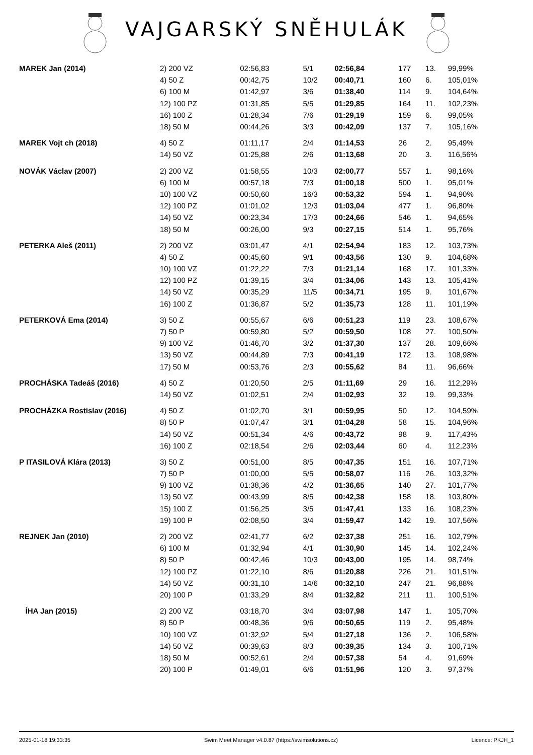VAJGARSKÝ SNĚHULÁK
| MAREK Jan (2014) | 2) 200 VZ | 02:56,83 | 5/1 | 02:56,84 | 177 | 13. | 99,99% |
| | 4) 50 Z | 00:42,75 | 10/2 | 00:40,71 | 160 | 6. | 105,01% |
| | 6) 100 M | 01:42,97 | 3/6 | 01:38,40 | 114 | 9. | 104,64% |
| | 12) 100 PZ | 01:31,85 | 5/5 | 01:29,85 | 164 | 11. | 102,23% |
| | 16) 100 Z | 01:28,34 | 7/6 | 01:29,19 | 159 | 6. | 99,05% |
| | 18) 50 M | 00:44,26 | 3/3 | 00:42,09 | 137 | 7. | 105,16% |
| MAREK Vojt ch (2018) | 4) 50 Z | 01:11,17 | 2/4 | 01:14,53 | 26 | 2. | 95,49% |
| | 14) 50 VZ | 01:25,88 | 2/6 | 01:13,68 | 20 | 3. | 116,56% |
| NOVÁK Václav (2007) | 2) 200 VZ | 01:58,55 | 10/3 | 02:00,77 | 557 | 1. | 98,16% |
| | 6) 100 M | 00:57,18 | 7/3 | 01:00,18 | 500 | 1. | 95,01% |
| | 10) 100 VZ | 00:50,60 | 16/3 | 00:53,32 | 594 | 1. | 94,90% |
| | 12) 100 PZ | 01:01,02 | 12/3 | 01:03,04 | 477 | 1. | 96,80% |
| | 14) 50 VZ | 00:23,34 | 17/3 | 00:24,66 | 546 | 1. | 94,65% |
| | 18) 50 M | 00:26,00 | 9/3 | 00:27,15 | 514 | 1. | 95,76% |
| PETERKA Aleš (2011) | 2) 200 VZ | 03:01,47 | 4/1 | 02:54,94 | 183 | 12. | 103,73% |
| | 4) 50 Z | 00:45,60 | 9/1 | 00:43,56 | 130 | 9. | 104,68% |
| | 10) 100 VZ | 01:22,22 | 7/3 | 01:21,14 | 168 | 17. | 101,33% |
| | 12) 100 PZ | 01:39,15 | 3/4 | 01:34,06 | 143 | 13. | 105,41% |
| | 14) 50 VZ | 00:35,29 | 11/5 | 00:34,71 | 195 | 9. | 101,67% |
| | 16) 100 Z | 01:36,87 | 5/2 | 01:35,73 | 128 | 11. | 101,19% |
| PETERKOVÁ Ema (2014) | 3) 50 Z | 00:55,67 | 6/6 | 00:51,23 | 119 | 23. | 108,67% |
| | 7) 50 P | 00:59,80 | 5/2 | 00:59,50 | 108 | 27. | 100,50% |
| | 9) 100 VZ | 01:46,70 | 3/2 | 01:37,30 | 137 | 28. | 109,66% |
| | 13) 50 VZ | 00:44,89 | 7/3 | 00:41,19 | 172 | 13. | 108,98% |
| | 17) 50 M | 00:53,76 | 2/3 | 00:55,62 | 84 | 11. | 96,66% |
| PROCHÁSKA Tadeáš (2016) | 4) 50 Z | 01:20,50 | 2/5 | 01:11,69 | 29 | 16. | 112,29% |
| | 14) 50 VZ | 01:02,51 | 2/4 | 01:02,93 | 32 | 19. | 99,33% |
| PROCHÁZKA Rostislav (2016) | 4) 50 Z | 01:02,70 | 3/1 | 00:59,95 | 50 | 12. | 104,59% |
| | 8) 50 P | 01:07,47 | 3/1 | 01:04,28 | 58 | 15. | 104,96% |
| | 14) 50 VZ | 00:51,34 | 4/6 | 00:43,72 | 98 | 9. | 117,43% |
| | 16) 100 Z | 02:18,54 | 2/6 | 02:03,44 | 60 | 4. | 112,23% |
| P ITASILOVÁ Klára (2013) | 3) 50 Z | 00:51,00 | 8/5 | 00:47,35 | 151 | 16. | 107,71% |
| | 7) 50 P | 01:00,00 | 5/5 | 00:58,07 | 116 | 26. | 103,32% |
| | 9) 100 VZ | 01:38,36 | 4/2 | 01:36,65 | 140 | 27. | 101,77% |
| | 13) 50 VZ | 00:43,99 | 8/5 | 00:42,38 | 158 | 18. | 103,80% |
| | 15) 100 Z | 01:56,25 | 3/5 | 01:47,41 | 133 | 16. | 108,23% |
| | 19) 100 P | 02:08,50 | 3/4 | 01:59,47 | 142 | 19. | 107,56% |
| REJNEK Jan (2010) | 2) 200 VZ | 02:41,77 | 6/2 | 02:37,38 | 251 | 16. | 102,79% |
| | 6) 100 M | 01:32,94 | 4/1 | 01:30,90 | 145 | 14. | 102,24% |
| | 8) 50 P | 00:42,46 | 10/3 | 00:43,00 | 195 | 14. | 98,74% |
| | 12) 100 PZ | 01:22,10 | 8/6 | 01:20,88 | 226 | 21. | 101,51% |
| | 14) 50 VZ | 00:31,10 | 14/6 | 00:32,10 | 247 | 21. | 96,88% |
| | 20) 100 P | 01:33,29 | 8/4 | 01:32,82 | 211 | 11. | 100,51% |
| ÍHA Jan (2015) | 2) 200 VZ | 03:18,70 | 3/4 | 03:07,98 | 147 | 1. | 105,70% |
| | 8) 50 P | 00:48,36 | 9/6 | 00:50,65 | 119 | 2. | 95,48% |
| | 10) 100 VZ | 01:32,92 | 5/4 | 01:27,18 | 136 | 2. | 106,58% |
| | 14) 50 VZ | 00:39,63 | 8/3 | 00:39,35 | 134 | 3. | 100,71% |
| | 18) 50 M | 00:52,61 | 2/4 | 00:57,38 | 54 | 4. | 91,69% |
| | 20) 100 P | 01:49,01 | 6/6 | 01:51,96 | 120 | 3. | 97,37% |
2025-01-18 19:33:35 Swim Meet Manager v4.0.87 (https://swimsolutions.cz) Licence: PKJH_1